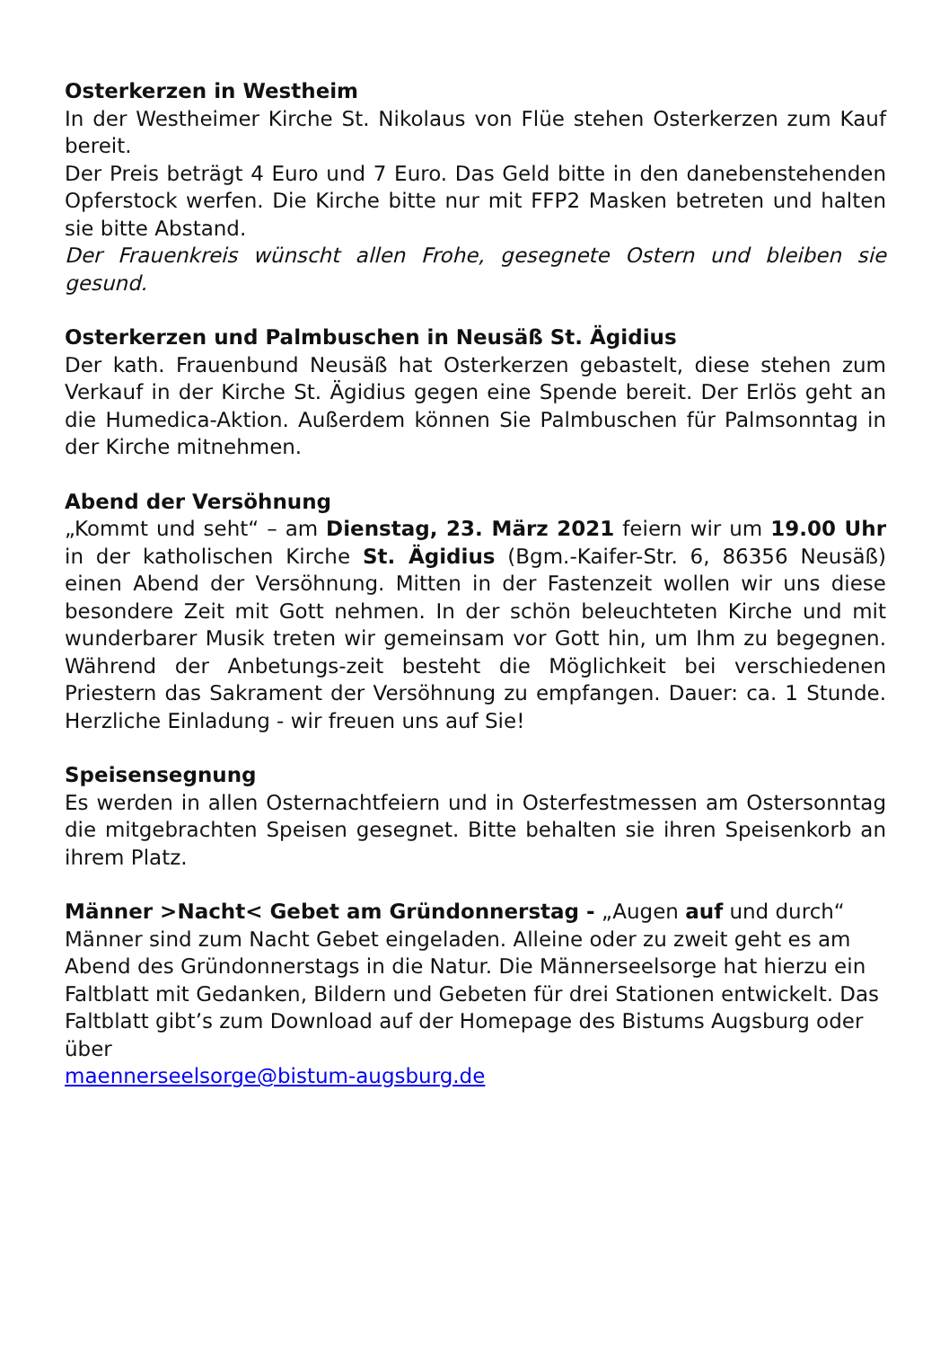Osterkerzen in Westheim
In der Westheimer Kirche St. Nikolaus von Flüe stehen Osterkerzen zum Kauf bereit.
Der Preis beträgt 4 Euro und 7 Euro. Das Geld bitte in den danebenstehenden Opferstock werfen. Die Kirche bitte nur mit FFP2 Masken betreten und halten sie bitte Abstand.
Der Frauenkreis wünscht allen Frohe, gesegnete Ostern und bleiben sie gesund.
Osterkerzen und Palmbuschen in Neusäß St. Ägidius
Der kath. Frauenbund Neusäß hat Osterkerzen gebastelt, diese stehen zum Verkauf in der Kirche St. Ägidius gegen eine Spende bereit. Der Erlös geht an die Humedica-Aktion. Außerdem können Sie Palmbuschen für Palmsonntag in der Kirche mitnehmen.
Abend der Versöhnung
„Kommt und seht“ – am Dienstag, 23. März 2021 feiern wir um 19.00 Uhr in der katholischen Kirche St. Ägidius (Bgm.-Kaifer-Str. 6, 86356 Neusäß) einen Abend der Versöhnung. Mitten in der Fastenzeit wollen wir uns diese besondere Zeit mit Gott nehmen. In der schön beleuchteten Kirche und mit wunderbarer Musik treten wir gemeinsam vor Gott hin, um Ihm zu begegnen. Während der Anbetungs-zeit besteht die Möglichkeit bei verschiedenen Priestern das Sakrament der Versöhnung zu empfangen. Dauer: ca. 1 Stunde. Herzliche Einladung - wir freuen uns auf Sie!
Speisensegnung
Es werden in allen Osternachtfeiern und in Osterfestmessen am Ostersonntag die mitgebrachten Speisen gesegnet. Bitte behalten sie ihren Speisenkorb an ihrem Platz.
Männer >Nacht< Gebet am Gründonnerstag - „Augen auf und durch“
Männer sind zum Nacht Gebet eingeladen. Alleine oder zu zweit geht es am Abend des Gründonnerstags in die Natur. Die Männerseelsorge hat hierzu ein Faltblatt mit Gedanken, Bildern und Gebeten für drei Stationen entwickelt. Das Faltblatt gibt’s zum Download auf der Homepage des Bistums Augsburg oder über
maennerseelsorge@bistum-augsburg.de